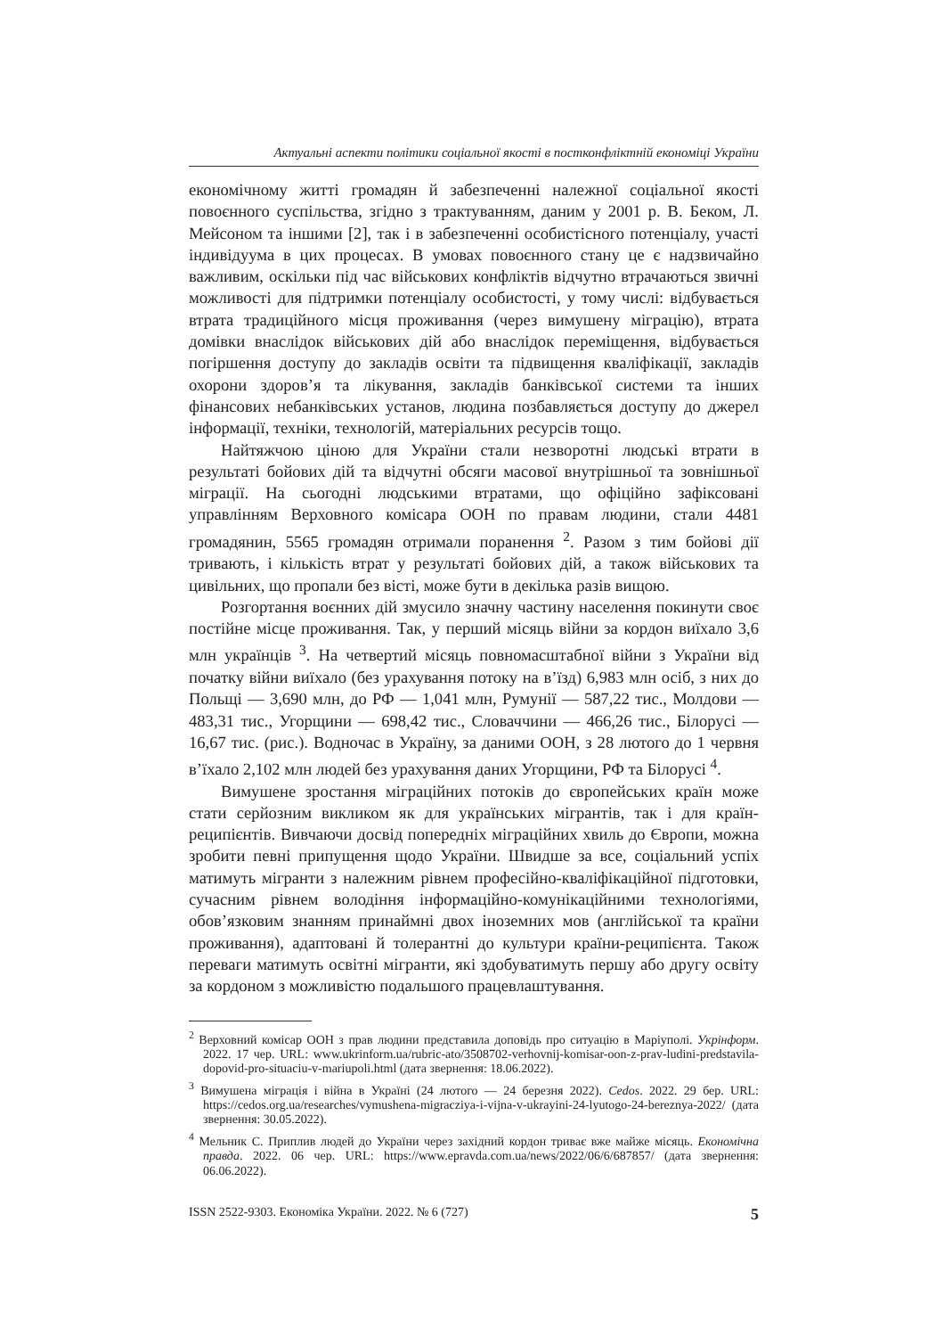Актуальні аспекти політики соціальної якості в постконфліктній економіці України
економічному житті громадян й забезпеченні належної соціальної якості повоєнного суспільства, згідно з трактуванням, даним у 2001 р. В. Беком, Л. Мейсоном та іншими [2], так і в забезпеченні особистісного потенціалу, участі індивідуума в цих процесах. В умовах повоєнного стану це є надзвичайно важливим, оскільки під час військових конфліктів відчутно втрачаються звичні можливості для підтримки потенціалу особистості, у тому числі: відбувається втрата традиційного місця проживання (через вимушену міграцію), втрата домівки внаслідок військових дій або внаслідок переміщення, відбувається погіршення доступу до закладів освіти та підвищення кваліфікації, закладів охорони здоров’я та лікування, закладів банківської системи та інших фінансових небанківських установ, людина позбавляється доступу до джерел інформації, техніки, технологій, матеріальних ресурсів тощо.
Найтяжчою ціною для України стали незворотні людські втрати в результаті бойових дій та відчутні обсяги масової внутрішньої та зовнішньої міграції. На сьогодні людськими втратами, що офіційно зафіксовані управлінням Верховного комісара ООН по правам людини, стали 4481 громадянин, 5565 громадян отримали поранення <sup>2</sup>. Разом з тим бойові дії тривають, і кількість втрат у результаті бойових дій, а також військових та цивільних, що пропали без вісті, може бути в декілька разів вищою.
Розгортання воєнних дій змусило значну частину населення покинути своє постійне місце проживання. Так, у перший місяць війни за кордон виїхало 3,6 млн українців <sup>3</sup>. На четвертий місяць повномасштабної війни з України від початку війни виїхало (без урахування потоку на в’їзд) 6,983 млн осіб, з них до Польщі — 3,690 млн, до РФ — 1,041 млн, Румунії — 587,22 тис., Молдови — 483,31 тис., Угорщини — 698,42 тис., Словаччини — 466,26 тис., Білорусі — 16,67 тис. (рис.). Водночас в Україну, за даними ООН, з 28 лютого до 1 червня в’їхало 2,102 млн людей без урахування даних Угорщини, РФ та Білорусі <sup>4</sup>.
Вимушене зростання міграційних потоків до європейських країн може стати серйозним викликом як для українських мігрантів, так і для країн-реципієнтів. Вивчаючи досвід попередніх міграційних хвиль до Європи, можна зробити певні припущення щодо України. Швидше за все, соціальний успіх матимуть мігранти з належним рівнем професійно-кваліфікаційної підготовки, сучасним рівнем володіння інформаційно-комунікаційними технологіями, обов’язковим знанням принаймні двох іноземних мов (англійської та країни проживання), адаптовані й толерантні до культури країни-реципієнта. Також переваги матимуть освітні мігранти, які здобуватимуть першу або другу освіту за кордоном з можливістю подальшого працевлаштування.
<sup>2</sup> Верховний комісар ООН з прав людини представила доповідь про ситуацію в Маріуполі. Укрінформ. 2022. 17 чер. URL: www.ukrinform.ua/rubric-ato/3508702-verhovnij-komisar-oon-z-prav-ludini-predstavila-dopovid-pro-situaciu-v-mariupoli.html (дата звернення: 18.06.2022).
<sup>3</sup> Вимушена міграція і війна в Україні (24 лютого — 24 березня 2022). Cedos. 2022. 29 бер. URL: https://cedos.org.ua/researches/vymushena-migracziya-i-vijna-v-ukrayini-24-lyutogo-24-bereznya-2022/ (дата звернення: 30.05.2022).
<sup>4</sup> Мельник С. Приплив людей до України через західний кордон триває вже майже місяць. Економічна правда. 2022. 06 чер. URL: https://www.epravda.com.ua/news/2022/06/6/687857/ (дата звернення: 06.06.2022).
ISSN 2522-9303. Економіка України. 2022. № 6 (727) 5